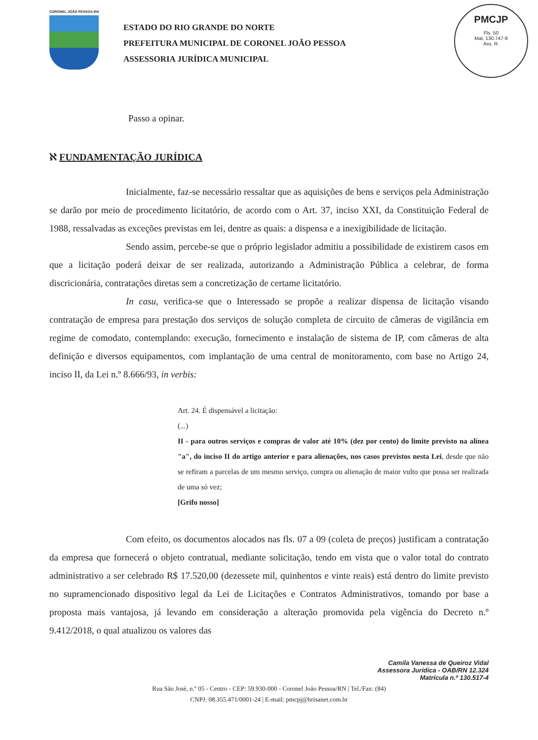CORONEL JOÃO PESSOA-RN
ESTADO DO RIO GRANDE DO NORTE
PREFEITURA MUNICIPAL DE CORONEL JOÃO PESSOA
ASSESSORIA JURÍDICA MUNICIPAL
PMCJP
Fls. 50
Mat. 130.747-9
Ass. R.
Passo a opinar.
ℵ FUNDAMENTAÇÃO JURÍDICA
Inicialmente, faz-se necessário ressaltar que as aquisições de bens e serviços pela Administração se darão por meio de procedimento licitatório, de acordo com o Art. 37, inciso XXI, da Constituição Federal de 1988, ressalvadas as exceções previstas em lei, dentre as quais: a dispensa e a inexigibilidade de licitação.
Sendo assim, percebe-se que o próprio legislador admitiu a possibilidade de existirem casos em que a licitação poderá deixar de ser realizada, autorizando a Administração Pública a celebrar, de forma discricionária, contratações diretas sem a concretização de certame licitatório.
In casu, verifica-se que o Interessado se propõe a realizar dispensa de licitação visando contratação de empresa para prestação dos serviços de solução completa de circuito de câmeras de vigilância em regime de comodato, contemplando: execução, fornecimento e instalação de sistema de IP, com câmeras de alta definição e diversos equipamentos, com implantação de uma central de monitoramento, com base no Artigo 24, inciso II, da Lei n.º 8.666/93, in verbis:
Art. 24. É dispensável a licitação:
(...)
II - para outros serviços e compras de valor até 10% (dez por cento) do limite previsto na alínea "a", do inciso II do artigo anterior e para alienações, nos casos previstos nesta Lei, desde que não se refiram a parcelas de um mesmo serviço, compra ou alienação de maior vulto que possa ser realizada de uma só vez;
[Grifo nosso]
Com efeito, os documentos alocados nas fls. 07 a 09 (coleta de preços) justificam a contratação da empresa que fornecerá o objeto contratual, mediante solicitação, tendo em vista que o valor total do contrato administrativo a ser celebrado R$ 17.520,00 (dezessete mil, quinhentos e vinte reais) está dentro do limite previsto no supramencionado dispositivo legal da Lei de Licitações e Contratos Administrativos, tomando por base a proposta mais vantajosa, já levando em consideração a alteração promovida pela vigência do Decreto n.º 9.412/2018, o qual atualizou os valores das
Camila Vanessa de Queiroz Vidal
Assessora Jurídica - OAB/RN 12.324
Matrícula n.º 130.517-4
Rua São José, n.º 05 - Centro - CEP: 59.930-000 - Coronel João Pessoa/RN | Tel./Fax: (84)
CNPJ: 08.355.471/0001-24 | E-mail: pmcpj@brisanet.com.br